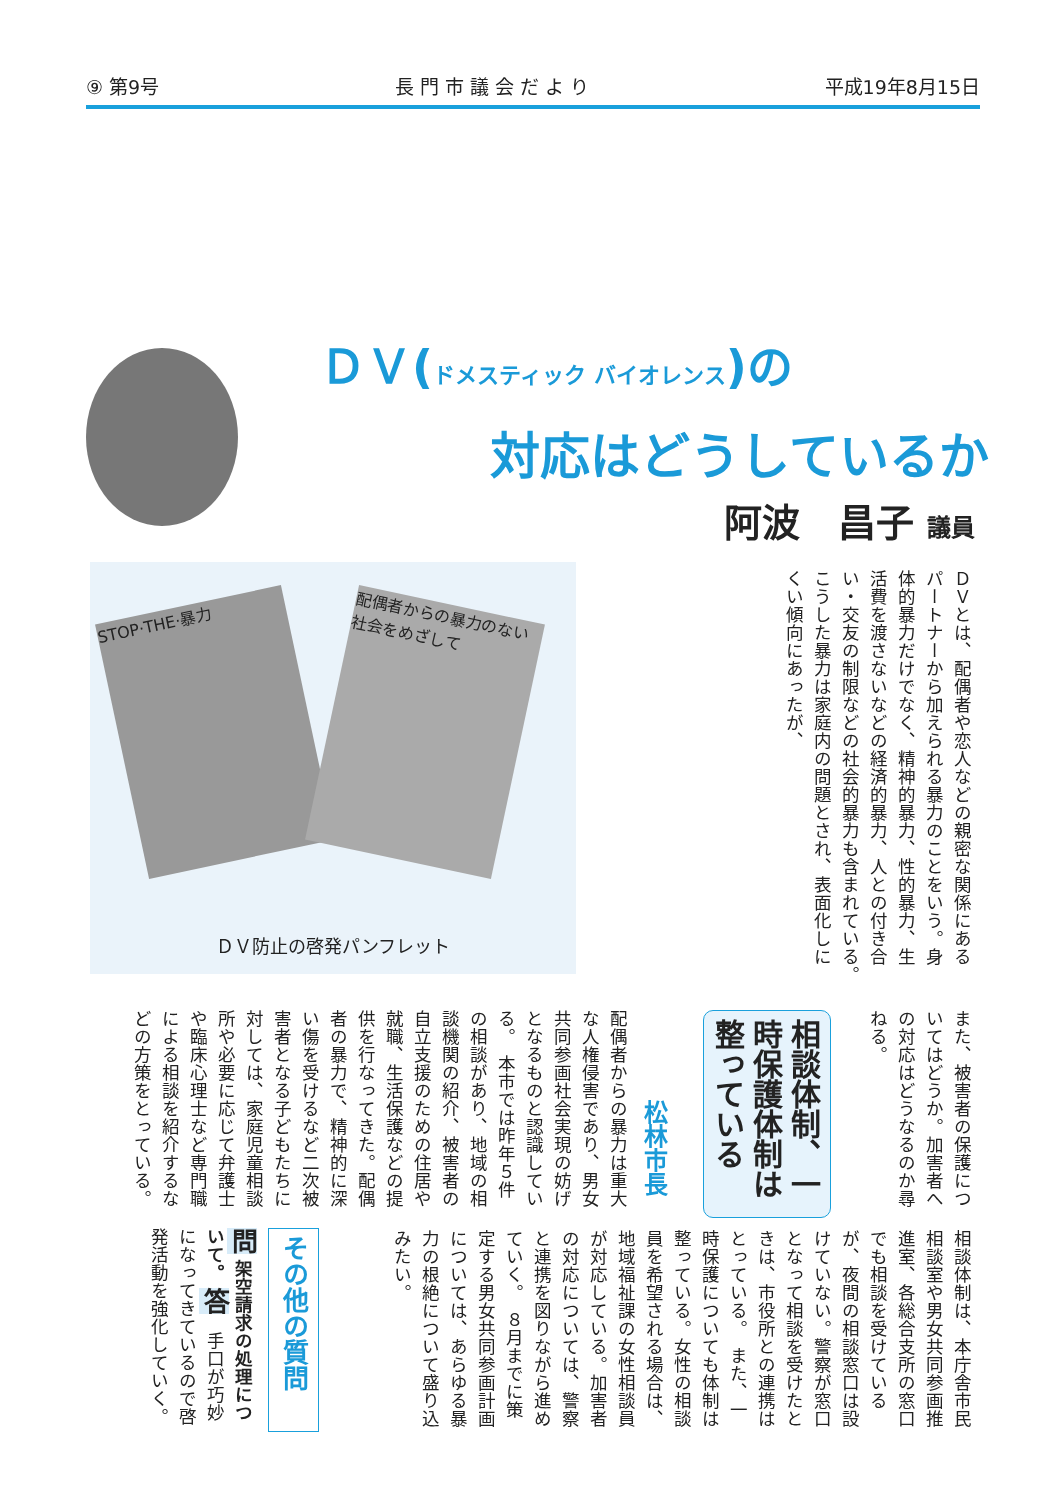⑨ 第9号 長 門 市 議 会 だ よ り 平成19年8月15日
ＤＶ(ドメスティック バイオレンス)の
対応はどうしているか
阿波　昌子 議員
STOP·THE·暴力
配偶者からの暴力のない社会をめざして
ＤＶ防止の啓発パンフレット
ＤＶとは、配偶者や恋人などの親密な関係にあるパートナーから加えられる暴力のことをいう。身体的暴力だけでなく、精神的暴力、性的暴力、生活費を渡さないなどの経済的暴力、人との付き合い・交友の制限などの社会的暴力も含まれている。　こうした暴力は家庭内の問題とされ、表面化しにくい傾向にあったが、
また、被害者の保護についてはどうか。加害者への対応はどうなるのか尋ねる。
相談体制、一時保護体制は整っている
松林市長
配偶者からの暴力は重大な人権侵害であり、男女共同参画社会実現の妨げとなるものと認識している。　本市では昨年５件の相談があり、地域の相談機関の紹介、被害者の自立支援のための住居や就職、生活保護などの提供を行なってきた。配偶者の暴力で、精神的に深い傷を受けるなど二次被害者となる子どもたちに対しては、家庭児童相談所や必要に応じて弁護士や臨床心理士など専門職による相談を紹介するなどの方策をとっている。
相談体制は、本庁舎市民相談室や男女共同参画推進室、各総合支所の窓口でも相談を受けているが、夜間の相談窓口は設けていない。警察が窓口となって相談を受けたときは、市役所との連携はとっている。　また、一時保護についても体制は整っている。女性の相談員を希望される場合は、地域福祉課の女性相談員が対応している。加害者の対応については、警察と連携を図りながら進めていく。　８月までに策定する男女共同参画計画については、あらゆる暴力の根絶について盛り込みたい。
その他の質問
問 架空請求の処理について。 答　手口が巧妙になってきているので啓発活動を強化していく。